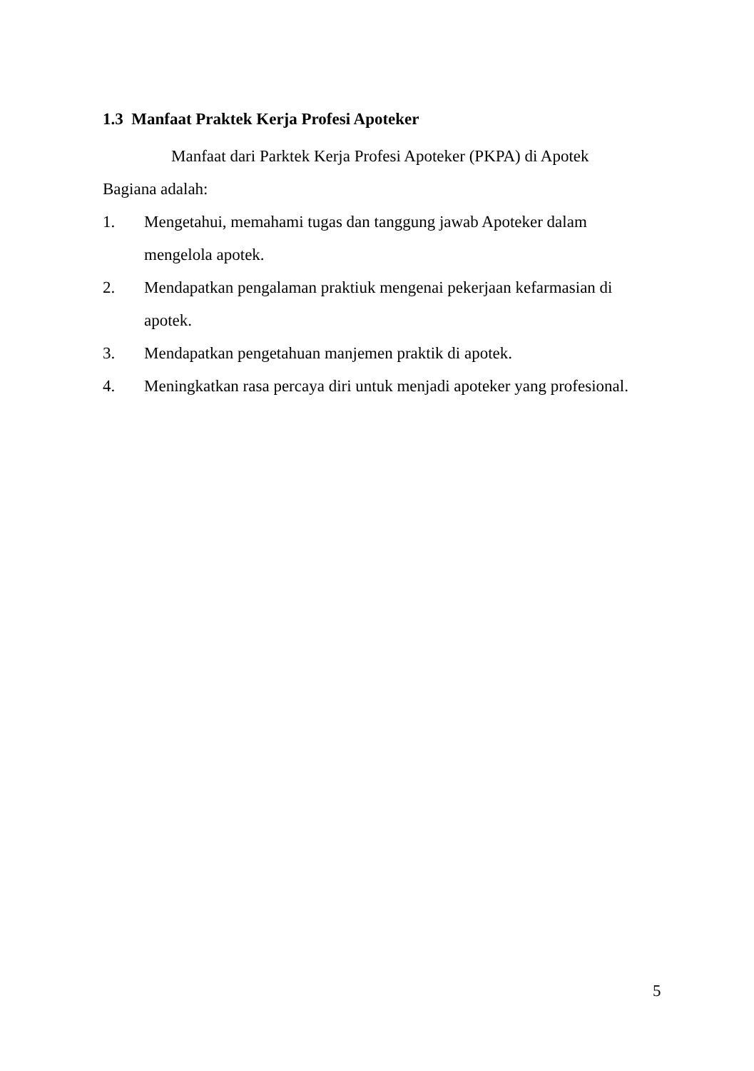1.3 Manfaat Praktek Kerja Profesi Apoteker
Manfaat dari Parktek Kerja Profesi Apoteker (PKPA) di Apotek Bagiana adalah:
1. Mengetahui, memahami tugas dan tanggung jawab Apoteker dalam mengelola apotek.
2. Mendapatkan pengalaman praktiuk mengenai pekerjaan kefarmasian di apotek.
3. Mendapatkan pengetahuan manjemen praktik di apotek.
4. Meningkatkan rasa percaya diri untuk menjadi apoteker yang profesional.
5